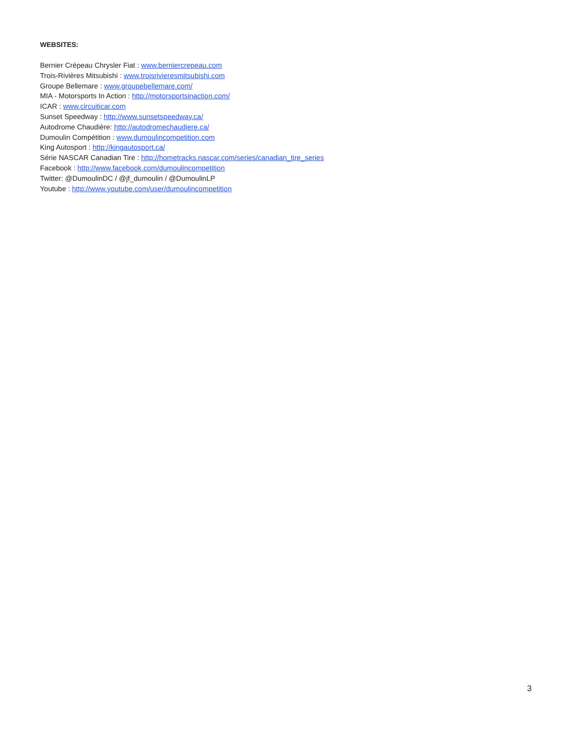WEBSITES:
Bernier Crépeau Chrysler Fiat : www.berniercrepeau.com
Trois-Rivières Mitsubishi : www.troisrivieresmitsubishi.com
Groupe Bellemare : www.groupebellemare.com/
MIA - Motorsports In Action : http://motorsportsinaction.com/
ICAR : www.circuiticar.com
Sunset Speedway : http://www.sunsetspeedway.ca/
Autodrome Chaudière: http://autodromechaudiere.ca/
Dumoulin Compétition : www.dumoulincompetition.com
King Autosport : http://kingautosport.ca/
Série NASCAR Canadian Tire : http://hometracks.nascar.com/series/canadian_tire_series
Facebook : http://www.facebook.com/dumoulincompetition
Twitter: @DumoulinDC / @jf_dumoulin / @DumoulinLP
Youtube : http://www.youtube.com/user/dumoulincompetition
3